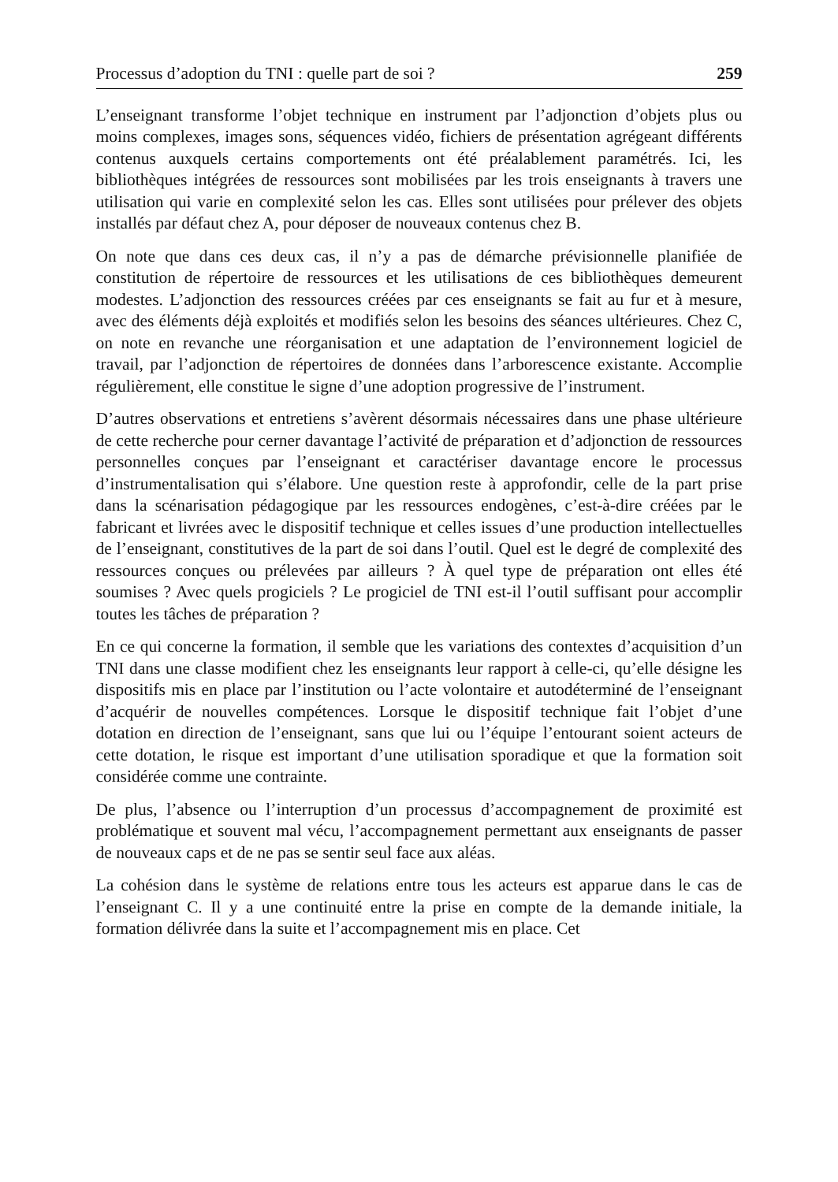Processus d’adoption du TNI : quelle part de soi ? 259
L’enseignant transforme l’objet technique en instrument par l’adjonction d’objets plus ou moins complexes, images sons, séquences vidéo, fichiers de présentation agrégeant différents contenus auxquels certains comportements ont été préalablement paramétrés. Ici, les bibliothèques intégrées de ressources sont mobilisées par les trois enseignants à travers une utilisation qui varie en complexité selon les cas. Elles sont utilisées pour prélever des objets installés par défaut chez A, pour déposer de nouveaux contenus chez B.
On note que dans ces deux cas, il n’y a pas de démarche prévisionnelle planifiée de constitution de répertoire de ressources et les utilisations de ces bibliothèques demeurent modestes. L’adjonction des ressources créées par ces enseignants se fait au fur et à mesure, avec des éléments déjà exploités et modifiés selon les besoins des séances ultérieures. Chez C, on note en revanche une réorganisation et une adaptation de l’environnement logiciel de travail, par l’adjonction de répertoires de données dans l’arborescence existante. Accomplie régulièrement, elle constitue le signe d’une adoption progressive de l’instrument.
D’autres observations et entretiens s’avèrent désormais nécessaires dans une phase ultérieure de cette recherche pour cerner davantage l’activité de préparation et d’adjonction de ressources personnelles conçues par l’enseignant et caractériser davantage encore le processus d’instrumentalisation qui s’élabore. Une question reste à approfondir, celle de la part prise dans la scénarisation pédagogique par les ressources endogènes, c’est-à-dire créées par le fabricant et livrées avec le dispositif technique et celles issues d’une production intellectuelles de l’enseignant, constitutives de la part de soi dans l’outil. Quel est le degré de complexité des ressources conçues ou prélevées par ailleurs ? À quel type de préparation ont elles été soumises ? Avec quels progiciels ? Le progiciel de TNI est-il l’outil suffisant pour accomplir toutes les tâches de préparation ?
En ce qui concerne la formation, il semble que les variations des contextes d’acquisition d’un TNI dans une classe modifient chez les enseignants leur rapport à celle-ci, qu’elle désigne les dispositifs mis en place par l’institution ou l’acte volontaire et autodéterminé de l’enseignant d’acquérir de nouvelles compétences. Lorsque le dispositif technique fait l’objet d’une dotation en direction de l’enseignant, sans que lui ou l’équipe l’entourant soient acteurs de cette dotation, le risque est important d’une utilisation sporadique et que la formation soit considérée comme une contrainte.
De plus, l’absence ou l’interruption d’un processus d’accompagnement de proximité est problématique et souvent mal vécu, l’accompagnement permettant aux enseignants de passer de nouveaux caps et de ne pas se sentir seul face aux aléas.
La cohésion dans le système de relations entre tous les acteurs est apparue dans le cas de l’enseignant C. Il y a une continuité entre la prise en compte de la demande initiale, la formation délivrée dans la suite et l’accompagnement mis en place. Cet